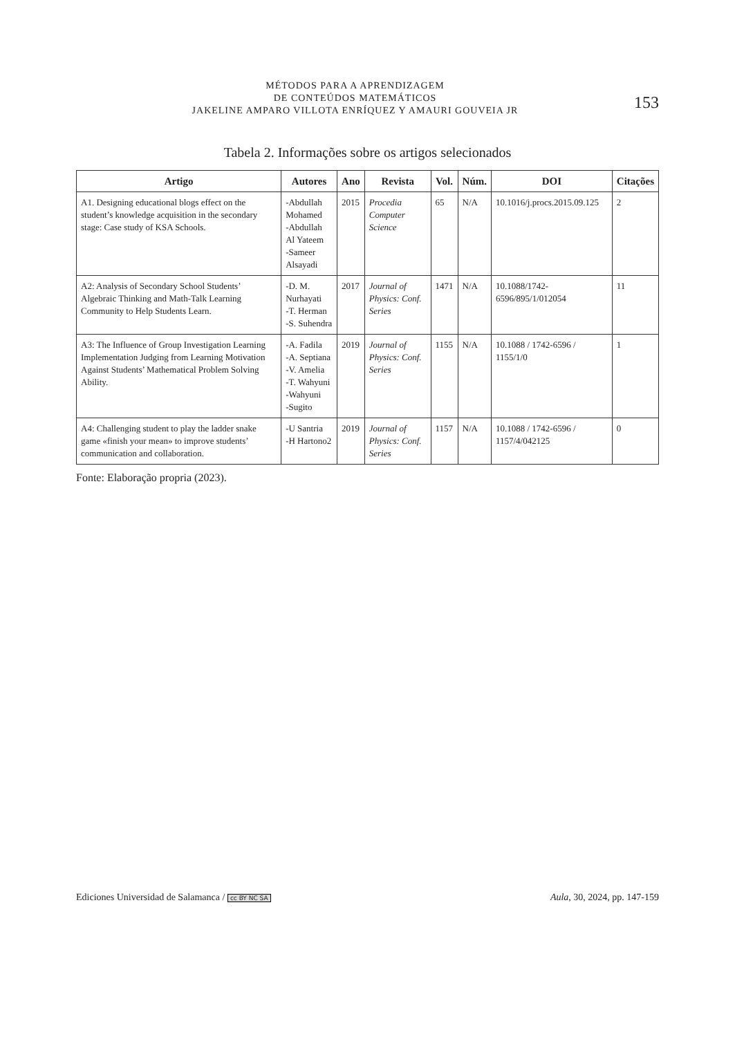MÉTODOS PARA A APRENDIZAGEM
DE CONTEÚDOS MATEMÁTICOS
JAKELINE AMPARO VILLOTA ENRÍQUEZ Y AMAURI GOUVEIA JR
153
Tabela 2. Informações sobre os artigos selecionados
| Artigo | Autores | Ano | Revista | Vol. | Núm. | DOI | Citações |
| --- | --- | --- | --- | --- | --- | --- | --- |
| A1. Designing educational blogs effect on the student’s knowledge acquisition in the secondary stage: Case study of KSA Schools. | -Abdullah Mohamed -Abdullah Al Yateem -Sameer Alsayadi | 2015 | Procedia Computer Science | 65 | N/A | 10.1016/j.procs.2015.09.125 | 2 |
| A2: Analysis of Secondary School Students’ Algebraic Thinking and Math-Talk Learning Community to Help Students Learn. | -D. M. Nurhayati -T. Herman -S. Suhendra | 2017 | Journal of Physics: Conf. Series | 1471 | N/A | 10.1088/1742-6596/895/1/012054 | 11 |
| A3: The Influence of Group Investigation Learning Implementation Judging from Learning Motivation Against Students’ Mathematical Problem Solving Ability. | -A. Fadila -A. Septiana -V. Amelia -T. Wahyuni -Wahyuni -Sugito | 2019 | Journal of Physics: Conf. Series | 1155 | N/A | 10.1088 / 1742-6596 / 1155/1/0 | 1 |
| A4: Challenging student to play the ladder snake game «finish your mean» to improve students’ communication and collaboration. | -U Santria -H Hartono2 | 2019 | Journal of Physics: Conf. Series | 1157 | N/A | 10.1088 / 1742-6596 / 1157/4/042125 | 0 |
Fonte: Elaboração propria (2023).
Ediciones Universidad de Salamanca / cc BY NC SA Aula, 30, 2024, pp. 147-159